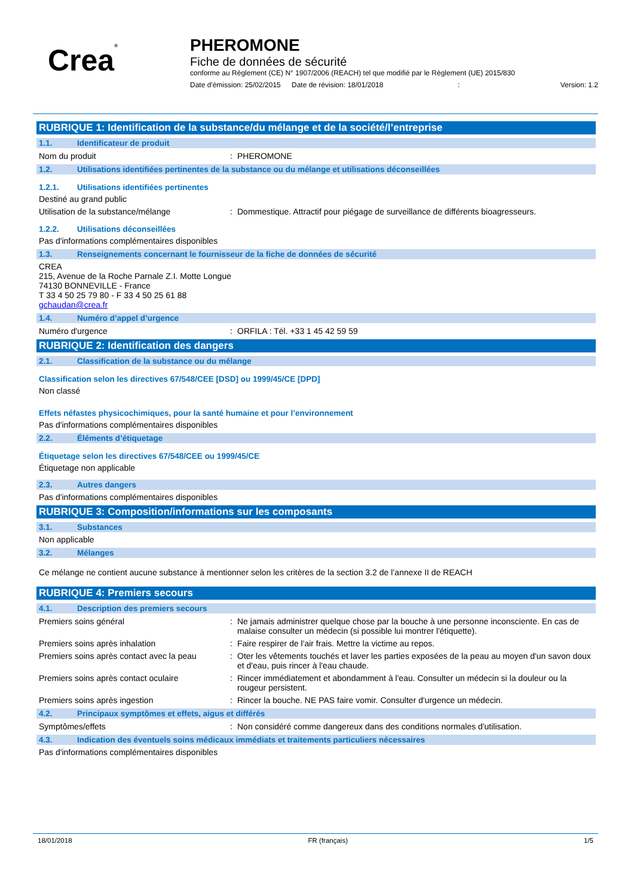Crea®
PHEROMONE
Fiche de données de sécurité
conforme au Règlement (CE) N° 1907/2006 (REACH) tel que modifié par le Règlement (UE) 2015/830
Date d'émission: 25/02/2015 Date de révision: 18/01/2018: Version: 1.2
RUBRIQUE 1: Identification de la substance/du mélange et de la société/l’entreprise
1.1. Identificateur de produit
Nom du produit: PHEROMONE
1.2. Utilisations identifiées pertinentes de la substance ou du mélange et utilisations déconseillées
1.2.1. Utilisations identifiées pertinentes
Destiné au grand public
Utilisation de la substance/mélange: Dommestique. Attractif pour piégage de surveillance de différents bioagresseurs.
1.2.2. Utilisations déconseillées
Pas d'informations complémentaires disponibles
1.3. Renseignements concernant le fournisseur de la fiche de données de sécurité
CREA
215, Avenue de la Roche Parnale Z.I. Motte Longue
74130 BONNEVILLE - France
T 33 4 50 25 79 80 - F 33 4 50 25 61 88
gchaudan@crea.fr
1.4. Numéro d’appel d’urgence
Numéro d'urgence: ORFILA : Tél. +33 1 45 42 59 59
RUBRIQUE 2: Identification des dangers
2.1. Classification de la substance ou du mélange
Classification selon les directives 67/548/CEE [DSD] ou 1999/45/CE [DPD]
Non classé
Effets néfastes physicochimiques, pour la santé humaine et pour l’environnement
Pas d'informations complémentaires disponibles
2.2. Éléments d’étiquetage
Étiquetage selon les directives 67/548/CEE ou 1999/45/CE
Étiquetage non applicable
2.3. Autres dangers
Pas d'informations complémentaires disponibles
RUBRIQUE 3: Composition/informations sur les composants
3.1. Substances
Non applicable
3.2. Mélanges
Ce mélange ne contient aucune substance à mentionner selon les critères de la section 3.2 de l’annexe II de REACH
RUBRIQUE 4: Premiers secours
4.1. Description des premiers secours
Premiers soins général: Ne jamais administrer quelque chose par la bouche à une personne inconsciente. En cas de malaise consulter un médecin (si possible lui montrer l'étiquette).
Premiers soins après inhalation: Faire respirer de l'air frais. Mettre la victime au repos.
Premiers soins après contact avec la peau: Oter les vêtements touchés et laver les parties exposées de la peau au moyen d'un savon doux et d'eau, puis rincer à l'eau chaude.
Premiers soins après contact oculaire: Rincer immédiatement et abondamment à l'eau. Consulter un médecin si la douleur ou la rougeur persistent.
Premiers soins après ingestion: Rincer la bouche. NE PAS faire vomir. Consulter d'urgence un médecin.
4.2. Principaux symptômes et effets, aigus et différés
Symptômes/effets: Non considéré comme dangereux dans des conditions normales d'utilisation.
4.3. Indication des éventuels soins médicaux immédiats et traitements particuliers nécessaires
Pas d'informations complémentaires disponibles
18/01/2018 FR (français) 1/5